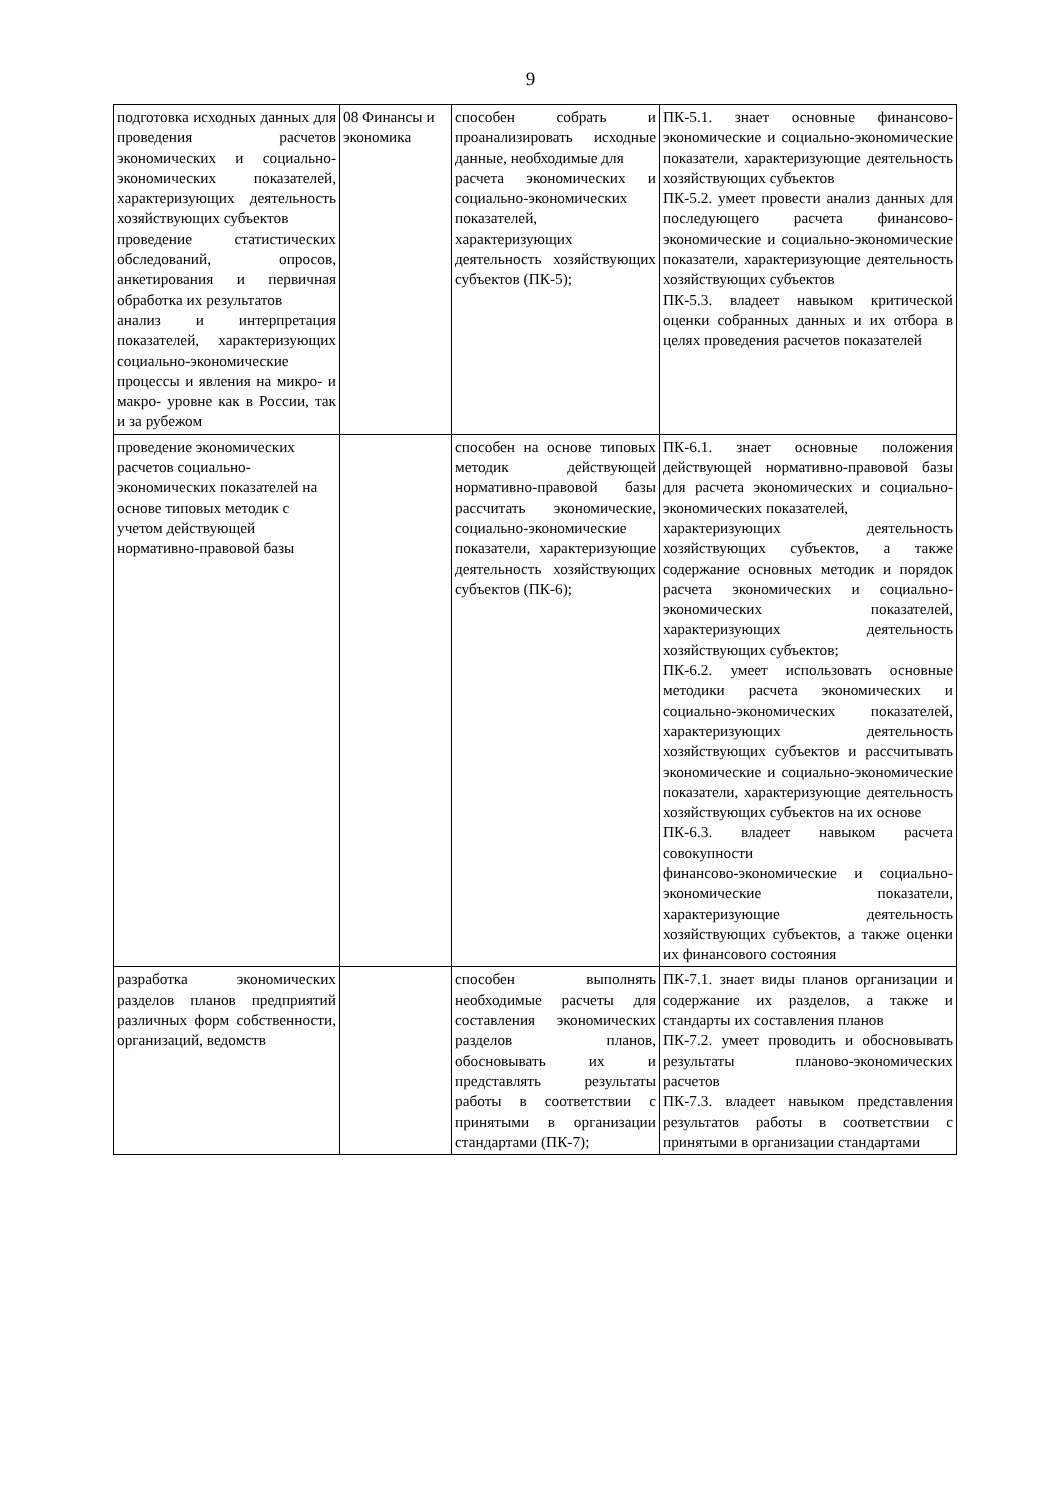9
| подготовка исходных данных для проведения расчетов экономических и социально-экономических показателей, характеризующих деятельность хозяйствующих субъектов проведение статистических обследований, опросов, анкетирования и первичная обработка их результатов анализ и интерпретация показателей, характеризующих социально-экономические процессы и явления на микро- и макро- уровне как в России, так и за рубежом | 08 Финансы и экономика | способен собрать и проанализировать исходные данные, необходимые для расчета экономических и социально-экономических показателей, характеризующих деятельность хозяйствующих субъектов (ПК-5); | ПК-5.1. знает основные финансово-экономические и социально-экономические показатели, характеризующие деятельность хозяйствующих субъектов ПК-5.2. умеет провести анализ данных для последующего расчета финансово-экономические и социально-экономические показатели, характеризующие деятельность хозяйствующих субъектов ПК-5.3. владеет навыком критической оценки собранных данных и их отбора в целях проведения расчетов показателей |
| проведение экономических расчетов социально-экономических показателей на основе типовых методик с учетом действующей нормативно-правовой базы | | способен на основе типовых методик действующей нормативно-правовой базы рассчитать экономические, социально-экономические показатели, характеризующие деятельность хозяйствующих субъектов (ПК-6); | ПК-6.1. знает основные положения действующей нормативно-правовой базы для расчета экономических и социально-экономических показателей, характеризующих деятельность хозяйствующих субъектов, а также содержание основных методик и порядок расчета экономических и социально-экономических показателей, характеризующих деятельность хозяйствующих субъектов; ПК-6.2. умеет использовать основные методики расчета экономических и социально-экономических показателей, характеризующих деятельность хозяйствующих субъектов и рассчитывать экономические и социально-экономические показатели, характеризующие деятельность хозяйствующих субъектов на их основе ПК-6.3. владеет навыком расчета совокупности финансово-экономические и социально-экономические показатели, характеризующие деятельность хозяйствующих субъектов, а также оценки их финансового состояния |
| разработка экономических разделов планов предприятий различных форм собственности, организаций, ведомств | | способен выполнять необходимые расчеты для составления экономических разделов планов, обосновывать их и представлять результаты работы в соответствии с принятыми в организации стандартами (ПК-7); | ПК-7.1. знает виды планов организации и содержание их разделов, а также и стандарты их составления планов ПК-7.2. умеет проводить и обосновывать результаты планово-экономических расчетов ПК-7.3. владеет навыком представления результатов работы в соответствии с принятыми в организации стандартами |